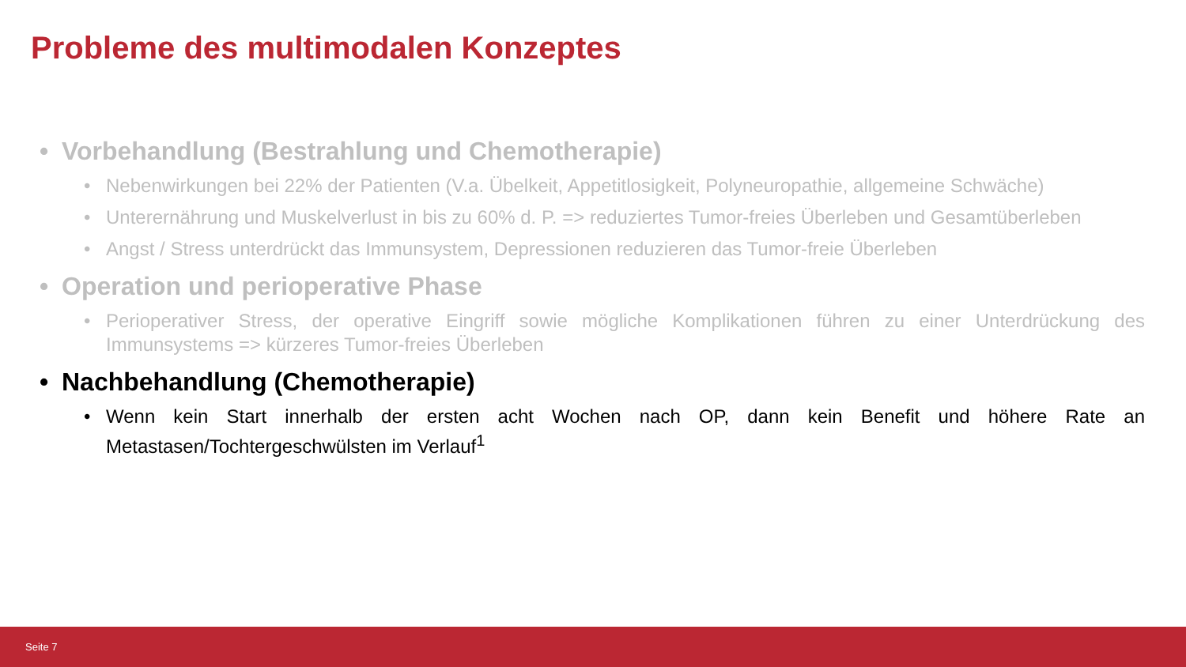Probleme des multimodalen Konzeptes
• Vorbehandlung (Bestrahlung und Chemotherapie)
• Nebenwirkungen bei 22% der Patienten (V.a. Übelkeit, Appetitlosigkeit, Polyneuropathie, allgemeine Schwäche)
• Unterernährung und Muskelverlust in bis zu 60% d. P. => reduziertes Tumor-freies Überleben und Gesamtüberleben
• Angst / Stress unterdrückt das Immunsystem, Depressionen reduzieren das Tumor-freie Überleben
• Operation und perioperative Phase
• Perioperativer Stress, der operative Eingriff sowie mögliche Komplikationen führen zu einer Unterdrückung des Immunsystems => kürzeres Tumor-freies Überleben
• Nachbehandlung (Chemotherapie)
• Wenn kein Start innerhalb der ersten acht Wochen nach OP, dann kein Benefit und höhere Rate an Metastasen/Tochtergeschwülsten im Verlauf<sup>1</sup>
Seite 7